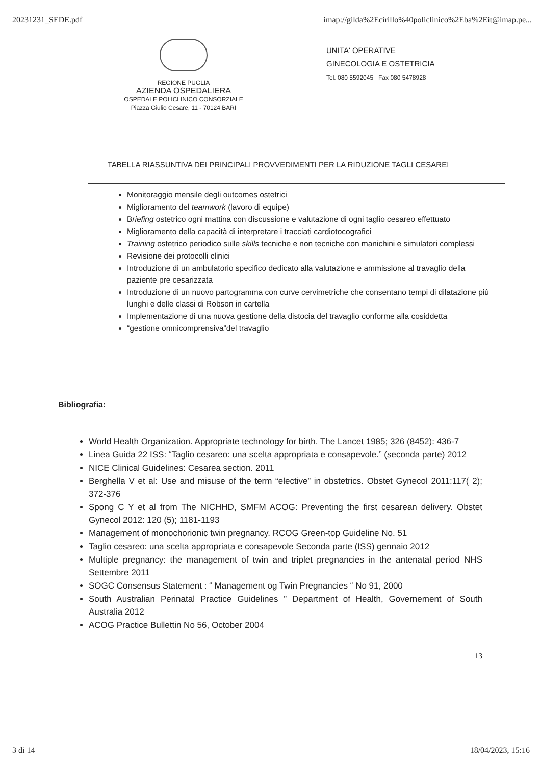20231231_SEDE.pdf imap://gilda%2Ecirillo%40policlinico%2Eba%2Eit@imap.pe...
REGIONE PUGLIA
AZIENDA OSPEDALIERA
OSPEDALE POLICLINICO CONSORZIALE
Piazza Giulio Cesare, 11 - 70124 BARI
UNITA' OPERATIVE
GINECOLOGIA E OSTETRICIA
Tel. 080 5592045 Fax 080 5478928
TABELLA RIASSUNTIVA DEI PRINCIPALI PROVVEDIMENTI PER LA RIDUZIONE TAGLI CESAREI
Monitoraggio mensile degli outcomes ostetrici
Miglioramento del teamwork (lavoro di equipe)
Briefing ostetrico ogni mattina con discussione e valutazione di ogni taglio cesareo effettuato
Miglioramento della capacità di interpretare i tracciati cardiotocografici
Training ostetrico periodico sulle skills tecniche e non tecniche con manichini e simulatori complessi
Revisione dei protocolli clinici
Introduzione di un ambulatorio specifico dedicato alla valutazione e ammissione al travaglio della paziente pre cesarizzata
Introduzione di un nuovo partogramma con curve cervimetriche che consentano tempi di dilatazione più lunghi e delle classi di Robson in cartella
Implementazione di una nuova gestione della distocia del travaglio conforme alla cosiddetta
“gestione omnicomprensiva”del travaglio
Bibliografia:
World Health Organization. Appropriate technology for birth. The Lancet 1985; 326 (8452): 436-7
Linea Guida 22 ISS: “Taglio cesareo: una scelta appropriata e consapevole.” (seconda parte) 2012
NICE Clinical Guidelines: Cesarea section. 2011
Berghella V et al: Use and misuse of the term “elective” in obstetrics. Obstet Gynecol 2011:117( 2); 372-376
Spong C Y et al from The NICHHD, SMFM ACOG: Preventing the first cesarean delivery. Obstet Gynecol 2012: 120 (5); 1181-1193
Management of monochorionic twin pregnancy. RCOG Green-top Guideline No. 51
Taglio cesareo: una scelta appropriata e consapevole Seconda parte (ISS) gennaio 2012
Multiple pregnancy: the management of twin and triplet pregnancies in the antenatal period NHS Settembre 2011
SOGC Consensus Statement : “ Management og Twin Pregnancies “ No 91, 2000
South Australian Perinatal Practice Guidelines ” Department of Health, Governement of South Australia 2012
ACOG Practice Bullettin No 56, October 2004
13
3 di 14 18/04/2023, 15:16